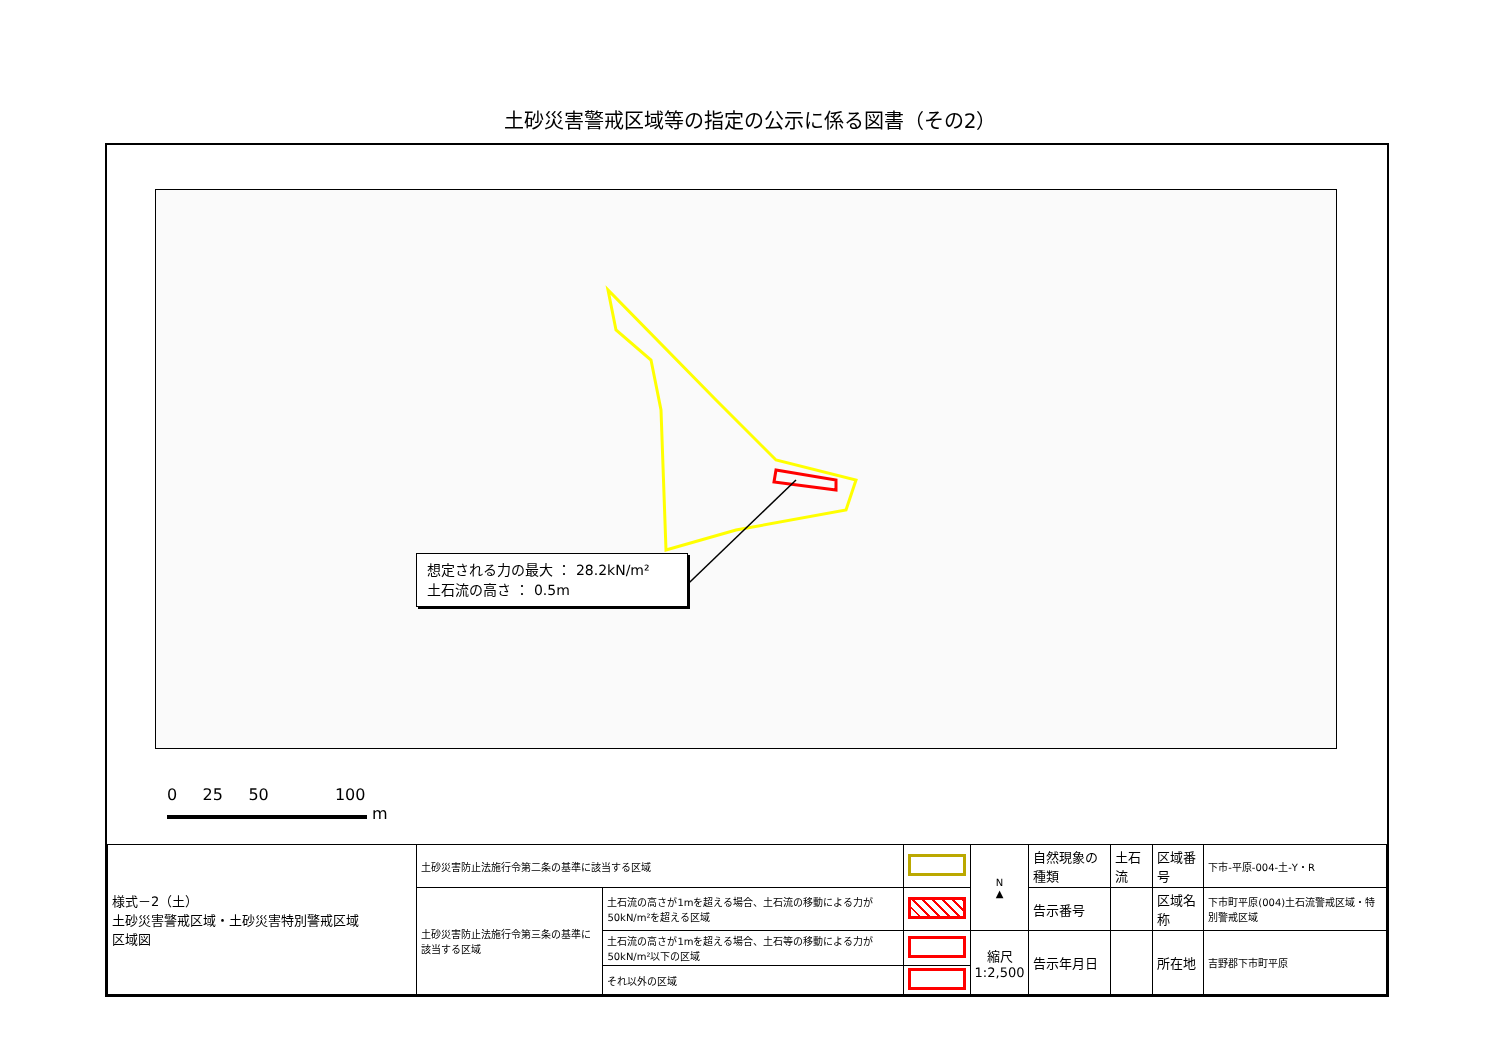土砂災害警戒区域等の指定の公示に係る図書（その2）
想定される力の最大 ： 28.2kN/m²
土石流の高さ ： 0.5m
0 25 50 100
m
| 様式－2（土） 土砂災害警戒区域・土砂災害特別警戒区域 区域図 | 土砂災害防止法施行令第二条の基準に該当する区域 | | | N ▲ | 自然現象の種類 | 土石流 | 区域番号 | 下市-平原-004-土-Y・R |
| | 土砂災害防止法施行令第三条の基準に該当する区域 | 土石流の高さが1mを超える場合、土石流の移動による力が50kN/m²を超える区域 | | | 告示番号 | | 区域名称 | 下市町平原(004)土石流警戒区域・特別警戒区域 |
| | | 土石流の高さが1mを超える場合、土石等の移動による力が50kN/m²以下の区域 | | 縮尺 1:2,500 | 告示年月日 | | 所在地 | 吉野郡下市町平原 |
| | | それ以外の区域 | | | | | | |